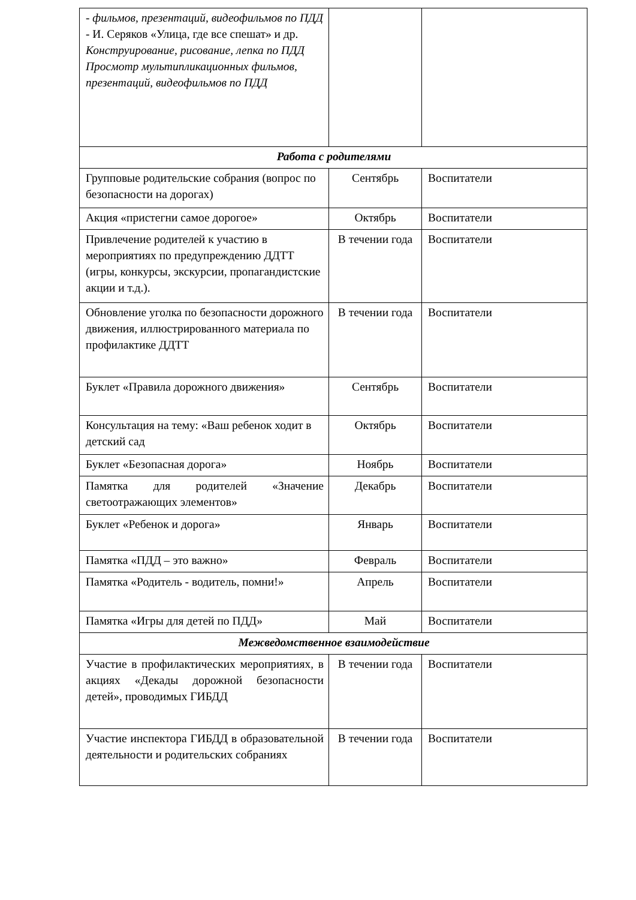| - фильмов, презентаций, видеофильмов по ПДД - И. Серяков «Улица, где все спешат» и др. Конструирование, рисование, лепка по ПДД Просмотр мультипликационных фильмов, презентаций, видеофильмов по ПДД | | |
| Работа с родителями | | |
| Групповые родительские собрания (вопрос по безопасности на дорогах) | Сентябрь | Воспитатели |
| Акция «пристегни самое дорогое» | Октябрь | Воспитатели |
| Привлечение родителей к участию в мероприятиях по предупреждению ДДТТ (игры, конкурсы, экскурсии, пропагандистские акции и т.д.). | В течении года | Воспитатели |
| Обновление уголка по безопасности дорожного движения, иллюстрированного материала по профилактике ДДТТ | В течении года | Воспитатели |
| Буклет «Правила дорожного движения» | Сентябрь | Воспитатели |
| Консультация на тему: «Ваш ребенок ходит в детский сад | Октябрь | Воспитатели |
| Буклет «Безопасная дорога» | Ноябрь | Воспитатели |
| Памятка для родителей «Значение светоотражающих элементов» | Декабрь | Воспитатели |
| Буклет «Ребенок и дорога» | Январь | Воспитатели |
| Памятка «ПДД – это важно» | Февраль | Воспитатели |
| Памятка «Родитель - водитель, помни!» | Апрель | Воспитатели |
| Памятка «Игры для детей по ПДД» | Май | Воспитатели |
| Межведомственное взаимодействие | | |
| Участие в профилактических мероприятиях, в акциях «Декады дорожной безопасности детей», проводимых ГИБДД | В течении года | Воспитатели |
| Участие инспектора ГИБДД в образовательной деятельности и родительских собраниях | В течении года | Воспитатели |